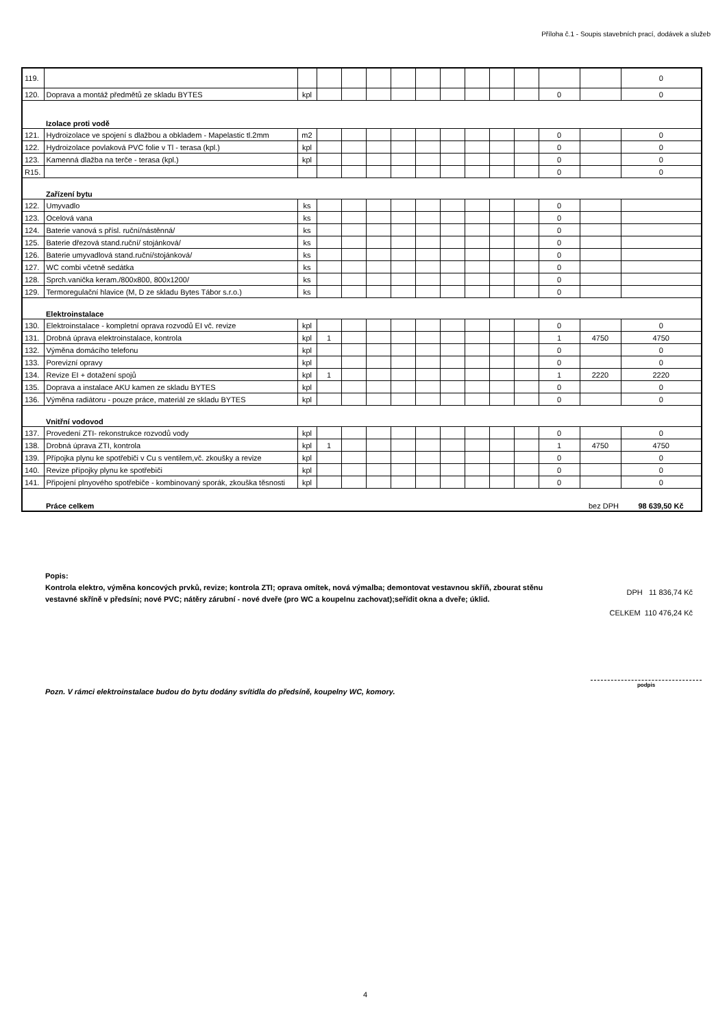Příloha č.1 - Soupis stavebních prací, dodávek a služeb
| 119. | | | | | | | | | | | | | | 0 |
| 120. | Doprava a montáž předmětů ze skladu BYTES | kpl | | | | | | | | | | 0 | | 0 |
| | Izolace proti vodě | | | | | | | | | | | | | |
| 121. | Hydroizolace ve spojení s dlažbou a obkladem - Mapelastic tl.2mm | m2 | | | | | | | | | | 0 | | 0 |
| 122. | Hydroizolace povlaková PVC folie v Tl - terasa (kpl.) | kpl | | | | | | | | | | 0 | | 0 |
| 123. | Kamenná dlažba na terče - terasa (kpl.) | kpl | | | | | | | | | | 0 | | 0 |
| R15. | | | | | | | | | | | | 0 | | 0 |
| | Zařízení bytu | | | | | | | | | | | | | |
| 122. | Umyvadlo | ks | | | | | | | | | | 0 | | |
| 123. | Ocelová vana | ks | | | | | | | | | | 0 | | |
| 124. | Baterie vanová s přísl. ruční/nástěnná/ | ks | | | | | | | | | | 0 | | |
| 125. | Baterie dřezová stand.ruční/ stojánková/ | ks | | | | | | | | | | 0 | | |
| 126. | Baterie umyvadlová stand.ruční/stojánková/ | ks | | | | | | | | | | 0 | | |
| 127. | WC combi včetně sedátka | ks | | | | | | | | | | 0 | | |
| 128. | Sprch.vanička keram./800x800, 800x1200/ | ks | | | | | | | | | | 0 | | |
| 129. | Termoregulační hlavice (M, D ze skladu Bytes Tábor s.r.o.) | ks | | | | | | | | | | 0 | | |
| | Elektroinstalace | | | | | | | | | | | | | |
| 130. | Elektroinstalace - kompletní oprava rozvodů EI vč. revize | kpl | | | | | | | | | | 0 | | 0 |
| 131. | Drobná úprava elektroinstalace, kontrola | kpl | 1 | | | | | | | | | 1 | 4750 | 4750 |
| 132. | Výměna domácího telefonu | kpl | | | | | | | | | | 0 | | 0 |
| 133. | Porevizní opravy | kpl | | | | | | | | | | 0 | | 0 |
| 134. | Revize EI + dotažení spojů | kpl | 1 | | | | | | | | | 1 | 2220 | 2220 |
| 135. | Doprava a instalace AKU kamen ze skladu BYTES | kpl | | | | | | | | | | 0 | | 0 |
| 136. | Výměna radiátoru - pouze práce, materiál ze skladu BYTES | kpl | | | | | | | | | | 0 | | 0 |
| | Vnitřní vodovod | | | | | | | | | | | | | |
| 137. | Provedení ZTI- rekonstrukce rozvodů vody | kpl | | | | | | | | | | 0 | | 0 |
| 138. | Drobná úprava ZTI, kontrola | kpl | 1 | | | | | | | | | 1 | 4750 | 4750 |
| 139. | Přípojka plynu ke spotřebiči v Cu s ventilem,vč. zkoušky a revize | kpl | | | | | | | | | | 0 | | 0 |
| 140. | Revize přípojky plynu ke spotřebiči | kpl | | | | | | | | | | 0 | | 0 |
| 141. | Připojení plnyového spotřebiče - kombinovaný sporák, zkouška těsnosti | kpl | | | | | | | | | | 0 | | 0 |
| | Práce celkem | | | | | | | | | | | | bez DPH | 98 639,50 Kč |
Popis:
Kontrola elektro, výměna koncových prvků, revize; kontrola ZTI; oprava omítek, nová výmalba; demontovat vestavnou skříň, zbourat stěnu vestavné skříně v předsíni; nové PVC; nátěry zárubní - nové dveře (pro WC a koupelnu zachovat);seřídit okna a dveře; úklid.
DPH 11 836,74 Kč
CELKEM 110 476,24 Kč
Pozn. V rámci elektroinstalace budou do bytu dodány svítidla do předsíně, koupelny WC, komory.
podpis
4